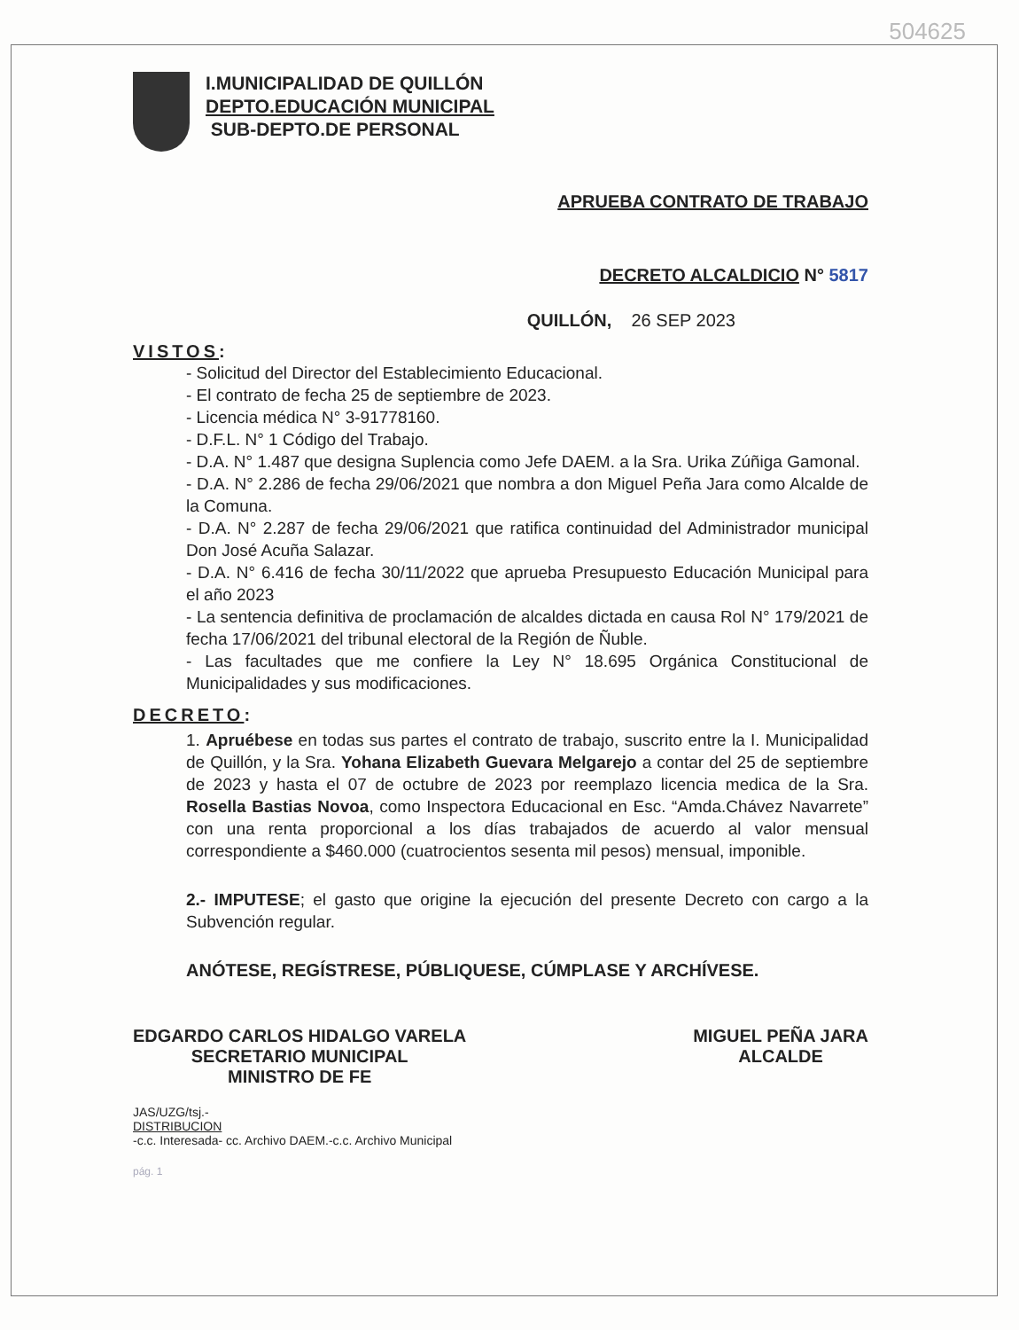504625
I.MUNICIPALIDAD DE QUILLÓN
DEPTO.EDUCACIÓN MUNICIPAL
SUB-DEPTO.DE PERSONAL
APRUEBA CONTRATO DE TRABAJO
DECRETO ALCALDICIO N° 5817
QUILLÓN, 26 SEP 2023
VISTOS:
- Solicitud del Director del Establecimiento Educacional.
- El contrato de fecha 25 de septiembre de 2023.
- Licencia médica N° 3-91778160.
- D.F.L. N° 1 Código del Trabajo.
- D.A. N° 1.487 que designa Suplencia como Jefe DAEM. a la Sra. Urika Zúñiga Gamonal.
- D.A. N° 2.286 de fecha 29/06/2021 que nombra a don Miguel Peña Jara como Alcalde de la Comuna.
- D.A. N° 2.287 de fecha 29/06/2021 que ratifica continuidad del Administrador municipal Don José Acuña Salazar.
- D.A. N° 6.416 de fecha 30/11/2022 que aprueba Presupuesto Educación Municipal para el año 2023
- La sentencia definitiva de proclamación de alcaldes dictada en causa Rol N° 179/2021 de fecha 17/06/2021 del tribunal electoral de la Región de Ñuble.
- Las facultades que me confiere la Ley N° 18.695 Orgánica Constitucional de Municipalidades y sus modificaciones.
DECRETO:
1. Apruébese en todas sus partes el contrato de trabajo, suscrito entre la I. Municipalidad de Quillón, y la Sra. Yohana Elizabeth Guevara Melgarejo a contar del 25 de septiembre de 2023 y hasta el 07 de octubre de 2023 por reemplazo licencia medica de la Sra. Rosella Bastias Novoa, como Inspectora Educacional en Esc. “Amda.Chávez Navarrete” con una renta proporcional a los días trabajados de acuerdo al valor mensual correspondiente a $460.000 (cuatrocientos sesenta mil pesos) mensual, imponible.
2.- IMPUTESE; el gasto que origine la ejecución del presente Decreto con cargo a la Subvención regular.
ANÓTESE, REGÍSTRESE, PÚBLIQUESE, CÚMPLASE Y ARCHÍVESE.
EDGARDO CARLOS HIDALGO VARELA
SECRETARIO MUNICIPAL
MINISTRO DE FE
MIGUEL PEÑA JARA
ALCALDE
JAS/UZG/tsj.-
DISTRIBUCION
-c.c. Interesada- cc. Archivo DAEM.-c.c. Archivo Municipal
pág. 1